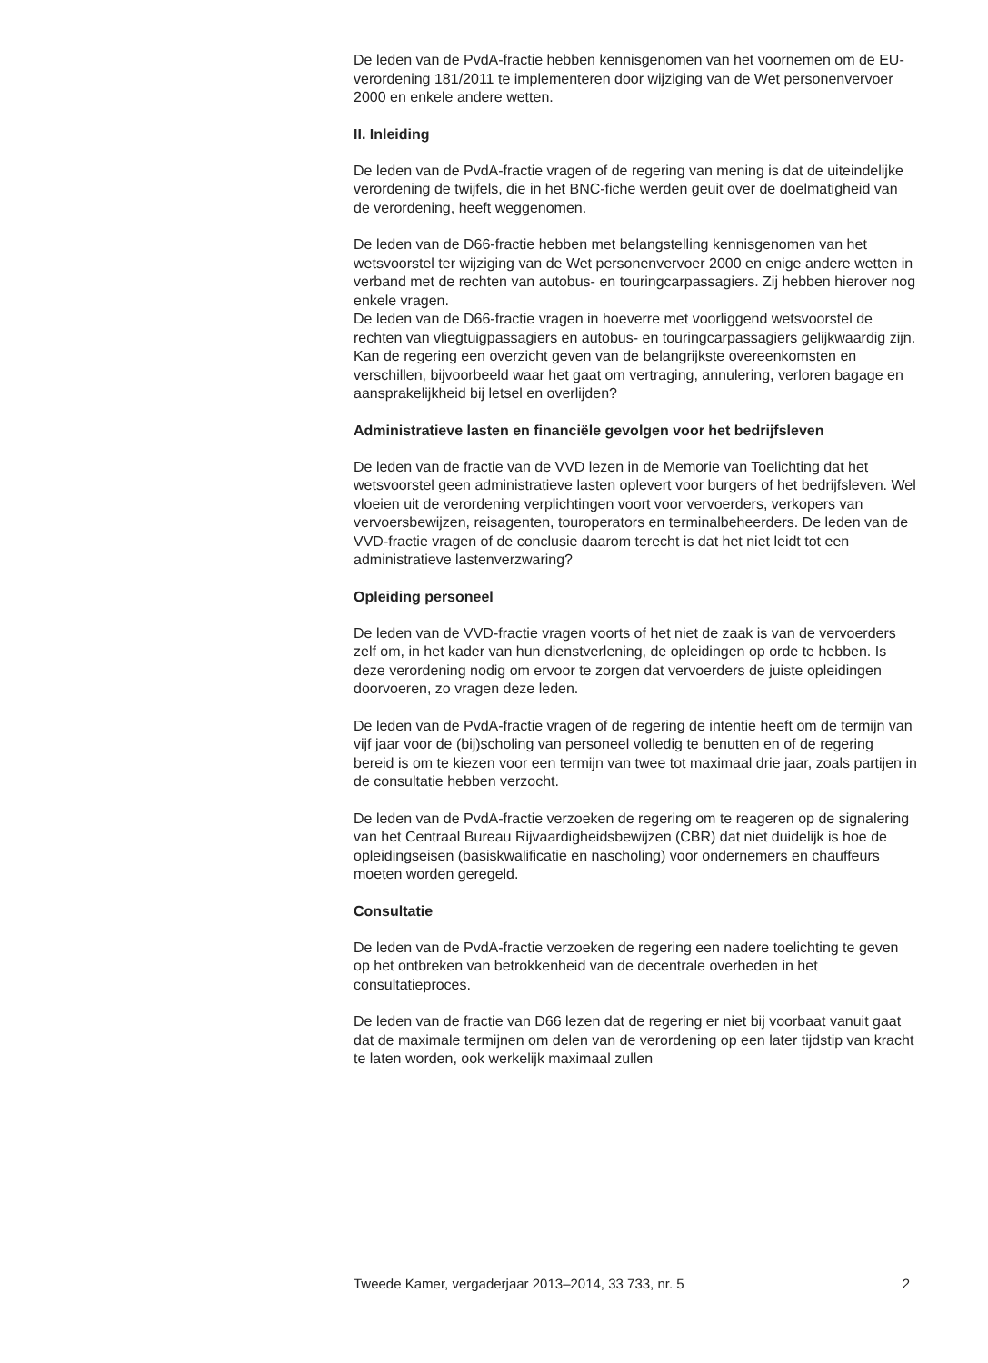De leden van de PvdA-fractie hebben kennisgenomen van het voornemen om de EU-verordening 181/2011 te implementeren door wijziging van de Wet personenvervoer 2000 en enkele andere wetten.
II. Inleiding
De leden van de PvdA-fractie vragen of de regering van mening is dat de uiteindelijke verordening de twijfels, die in het BNC-fiche werden geuit over de doelmatigheid van de verordening, heeft weggenomen.
De leden van de D66-fractie hebben met belangstelling kennisgenomen van het wetsvoorstel ter wijziging van de Wet personenvervoer 2000 en enige andere wetten in verband met de rechten van autobus- en touring­carpassagiers. Zij hebben hierover nog enkele vragen.
De leden van de D66-fractie vragen in hoeverre met voorliggend wetsvoorstel de rechten van vliegtuigpassagiers en autobus- en touring­carpassagiers gelijkwaardig zijn. Kan de regering een overzicht geven van de belangrijkste overeenkomsten en verschillen, bijvoorbeeld waar het gaat om vertraging, annulering, verloren bagage en aansprakelijkheid bij letsel en overlijden?
Administratieve lasten en financiële gevolgen voor het bedrijfs­leven
De leden van de fractie van de VVD lezen in de Memorie van Toelichting dat het wetsvoorstel geen administratieve lasten oplevert voor burgers of het bedrijfsleven. Wel vloeien uit de verordening verplichtingen voort voor vervoerders, verkopers van vervoersbewijzen, reisagenten, tourope­rators en terminalbeheerders. De leden van de VVD-fractie vragen of de conclusie daarom terecht is dat het niet leidt tot een administratieve lastenverzwaring?
Opleiding personeel
De leden van de VVD-fractie vragen voorts of het niet de zaak is van de vervoerders zelf om, in het kader van hun dienstverlening, de opleidingen op orde te hebben. Is deze verordening nodig om ervoor te zorgen dat vervoerders de juiste opleidingen doorvoeren, zo vragen deze leden.
De leden van de PvdA-fractie vragen of de regering de intentie heeft om de termijn van vijf jaar voor de (bij)scholing van personeel volledig te benutten en of de regering bereid is om te kiezen voor een termijn van twee tot maximaal drie jaar, zoals partijen in de consultatie hebben verzocht.
De leden van de PvdA-fractie verzoeken de regering om te reageren op de signalering van het Centraal Bureau Rijvaardigheidsbewijzen (CBR) dat niet duidelijk is hoe de opleidingseisen (basiskwalificatie en nascholing) voor ondernemers en chauffeurs moeten worden geregeld.
Consultatie
De leden van de PvdA-fractie verzoeken de regering een nadere toelichting te geven op het ontbreken van betrokkenheid van de decen­trale overheden in het consultatieproces.
De leden van de fractie van D66 lezen dat de regering er niet bij voorbaat vanuit gaat dat de maximale termijnen om delen van de verordening op een later tijdstip van kracht te laten worden, ook werkelijk maximaal zullen
Tweede Kamer, vergaderjaar 2013–2014, 33 733, nr. 5 2